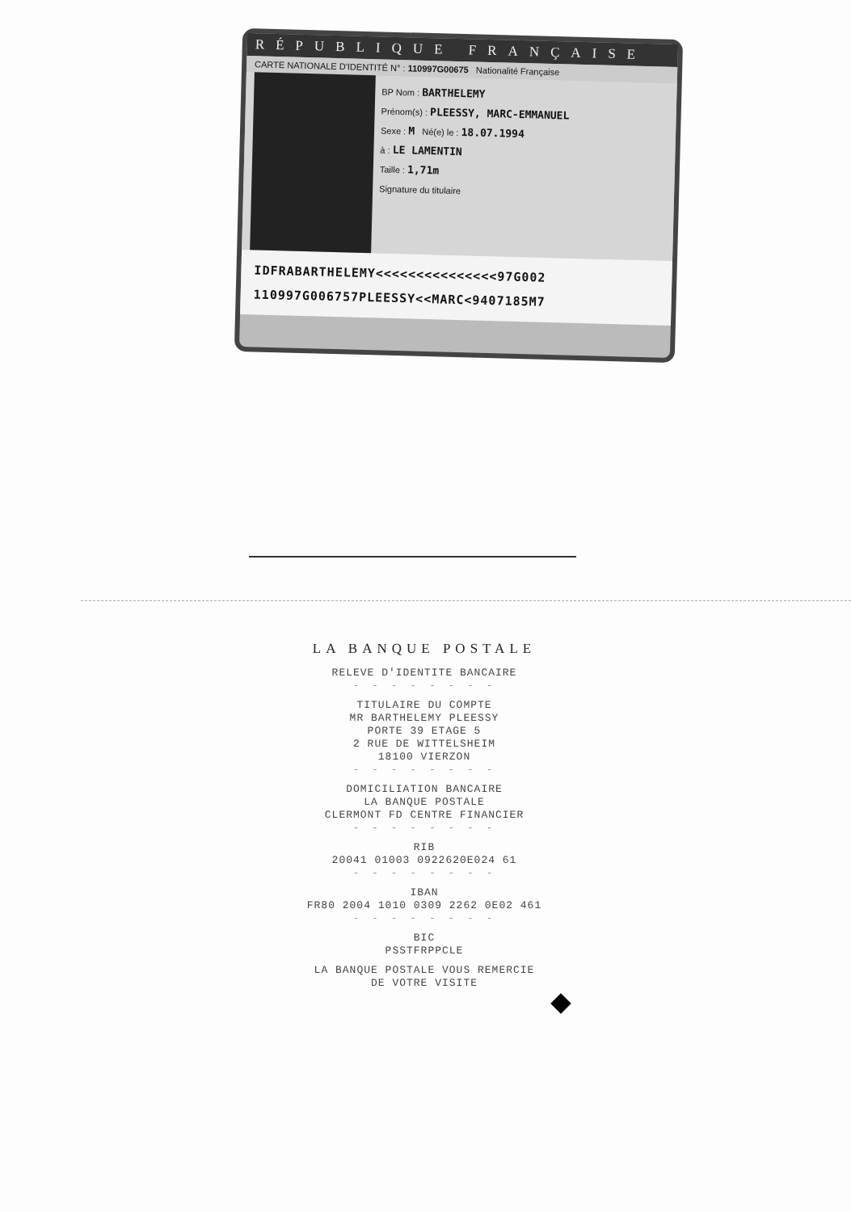RÉPUBLIQUE FRANÇAISE
CARTE NATIONALE D'IDENTITÉ N° : 110997G00675 Nationalité Française
BP Nom : BARTHELEMY
Prénom(s) : PLEESSY, MARC-EMMANUEL
Sexe : M Né(e) le : 18.07.1994
à : LE LAMENTIN
Taille : 1,71m
Signature du titulaire
IDFRABARTHELEMY<<<<<<<<<<<<<<<97G002
110997G006757PLEESSY<<MARC<9407185M7
LA BANQUE POSTALE
RELEVE D'IDENTITE BANCAIRE
- - - - - - - -
TITULAIRE DU COMPTE
MR BARTHELEMY PLEESSY
PORTE 39 ETAGE 5
2 RUE DE WITTELSHEIM
18100 VIERZON
- - - - - - - -
DOMICILIATION BANCAIRE
LA BANQUE POSTALE
CLERMONT FD CENTRE FINANCIER
- - - - - - - -
RIB
20041 01003 0922620E024 61
- - - - - - - -
IBAN
FR80 2004 1010 0309 2262 0E02 461
- - - - - - - -
BIC
PSSTFRPPCLE
LA BANQUE POSTALE VOUS REMERCIE
DE VOTRE VISITE